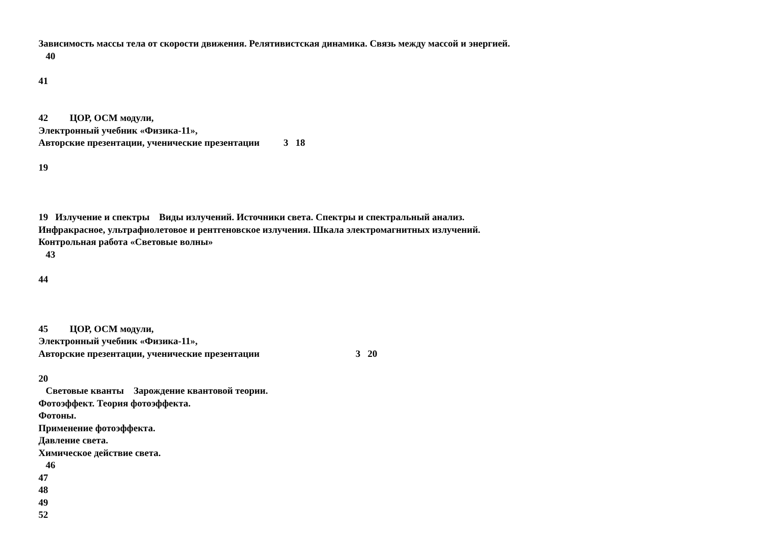Зависимость массы тела от скорости движения. Релятивистская динамика. Связь между массой и энергией. 40 41 42 ЦОР, ОСМ модули, Электронный учебник «Физика-11», Авторские презентации, ученические презентации 3 18 19 19 Излучение и спектры Виды излучений. Источники света. Спектры и спектральный анализ. Инфракрасное, ультрафиолетовое и рентгеновское излучения. Шкала электромагнитных излучений. Контрольная работа «Световые волны» 43 44 45 ЦОР, ОСМ модули, Электронный учебник «Физика-11», Авторские презентации, ученические презентации 3 20 20 Световые кванты Зарождение квантовой теории. Фотоэффект. Теория фотоэффекта. Фотоны. Применение фотоэффекта. Давление света. Химическое действие света. 46 47 48 49 52